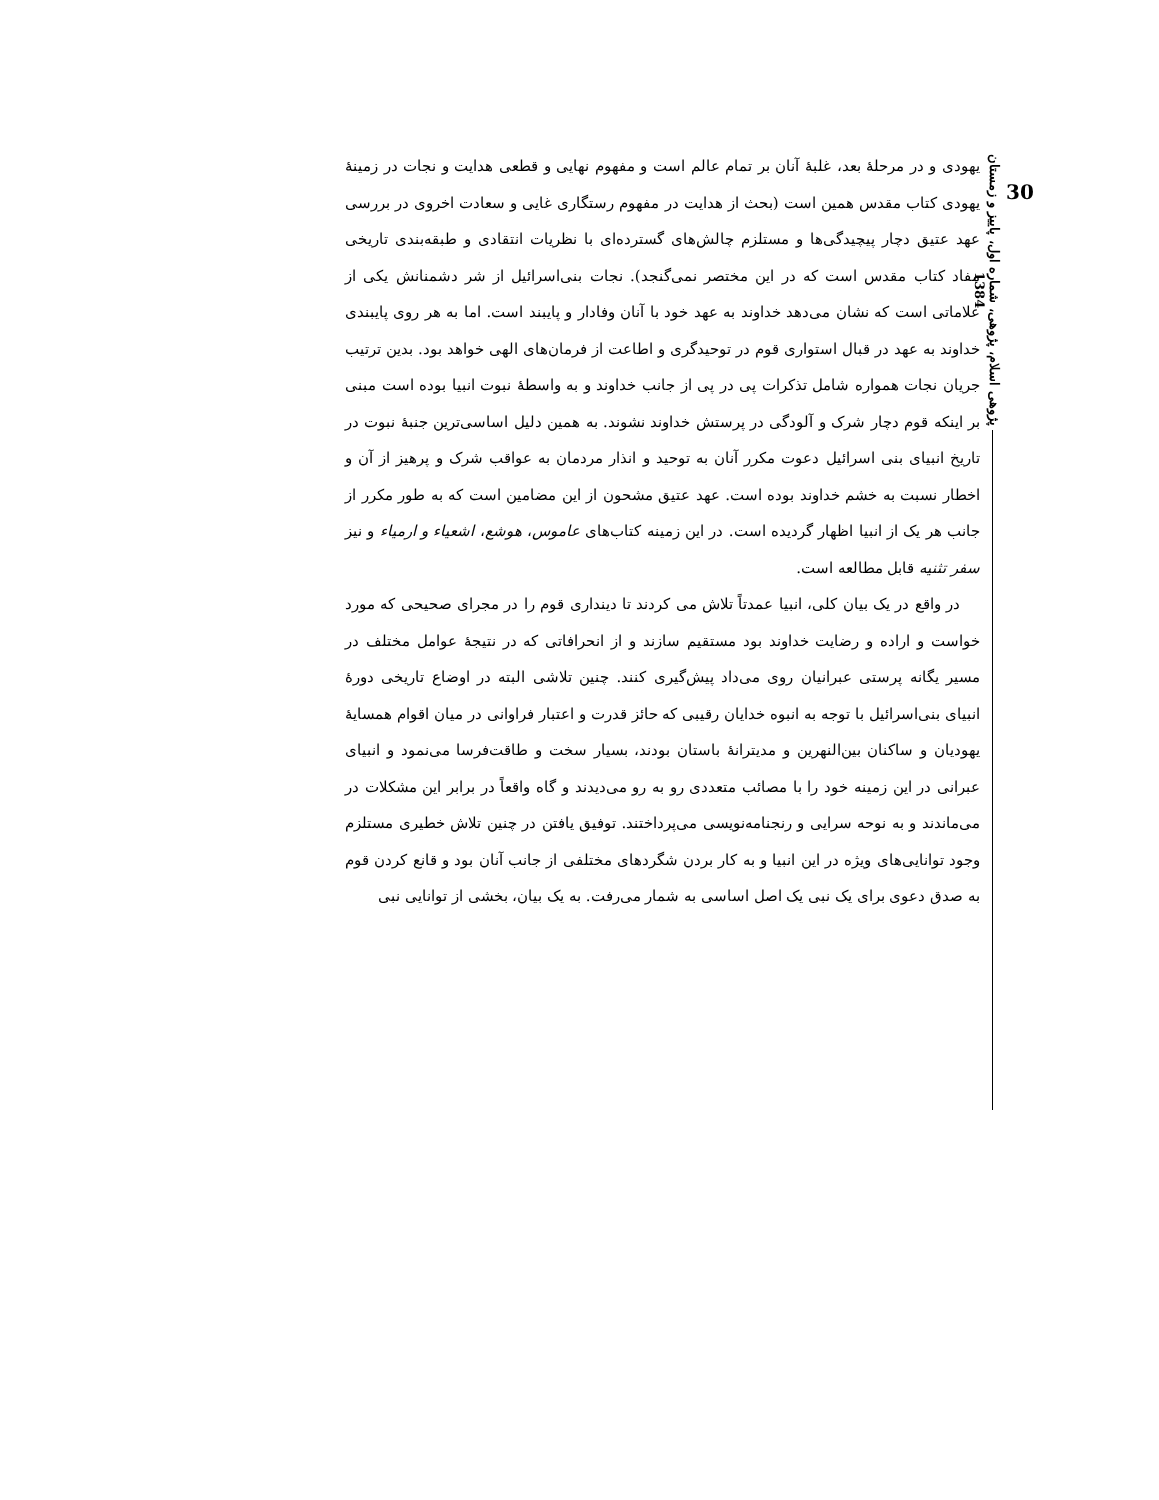30
پژوهی اسلام، پژوهی، شماره اول، پاییز و زمستان 1384
یهودی و در مرحلهٔ بعد، غلبهٔ آنان بر تمام عالم است و مفهوم نهایی و قطعی هدایت و نجات در زمینهٔ یهودی کتاب مقدس همین است (بحث از هدایت در مفهوم رستگاری غایی و سعادت اخروی در بررسی عهد عتیق دچار پیچیدگی‌ها و مستلزم چالش‌های گسترده‌ای با نظریات انتقادی و طبقه‌بندی تاریخی مفاد کتاب مقدس است که در این مختصر نمی‌گنجد). نجات بنی‌اسرائیل از شر دشمنانش یکی از علاماتی است که نشان می‌دهد خداوند به عهد خود با آنان وفادار و پایبند است. اما به هر روی پایبندی خداوند به عهد در قبال استواری قوم در توحیدگری و اطاعت از فرمان‌های الهی خواهد بود. بدین ترتیب جریان نجات همواره شامل تذکرات پی در پی از جانب خداوند و به واسطهٔ نبوت انبیا بوده است مبنی بر اینکه قوم دچار شرک و آلودگی در پرستش خداوند نشوند. به همین دلیل اساسی‌ترین جنبهٔ نبوت در تاریخ انبیای بنی اسرائیل دعوت مکرر آنان به توحید و انذار مردمان به عواقب شرک و پرهیز از آن و اخطار نسبت به خشم خداوند بوده است. عهد عتیق مشحون از این مضامین است که به طور مکرر از جانب هر یک از انبیا اظهار گردیده است. در این زمینه کتاب‌های عاموس، هوشع، اشعیاء و ارمیاء و نیز سفر تثنیه قابل مطالعه است.
در واقع در یک بیان کلی، انبیا عمدتاً تلاش می کردند تا دینداری قوم را در مجرای صحیحی که مورد خواست و اراده و رضایت خداوند بود مستقیم سازند و از انحرافاتی که در نتیجهٔ عوامل مختلف در مسیر یگانه پرستی عبرانیان روی می‌داد پیش‌گیری کنند. چنین تلاشی البته در اوضاع تاریخی دورهٔ انبیای بنی‌اسرائیل با توجه به انبوه خدایان رقیبی که حائز قدرت و اعتبار فراوانی در میان اقوام همسایهٔ یهودیان و ساکنان بین‌النهرین و مدیترانهٔ باستان بودند، بسیار سخت و طاقت‌فرسا می‌نمود و انبیای عبرانی در این زمینه خود را با مصائب متعددی رو به رو می‌دیدند و گاه واقعاً در برابر این مشکلات در می‌ماندند و به نوحه سرایی و رنجنامه‌نویسی می‌پرداختند. توفیق یافتن در چنین تلاش خطیری مستلزم وجود توانایی‌های ویژه در این انبیا و به کار بردن شگردهای مختلفی از جانب آنان بود و قانع کردن قوم به صدق دعوی برای یک نبی یک اصل اساسی به شمار می‌رفت. به یک بیان، بخشی از توانایی نبی